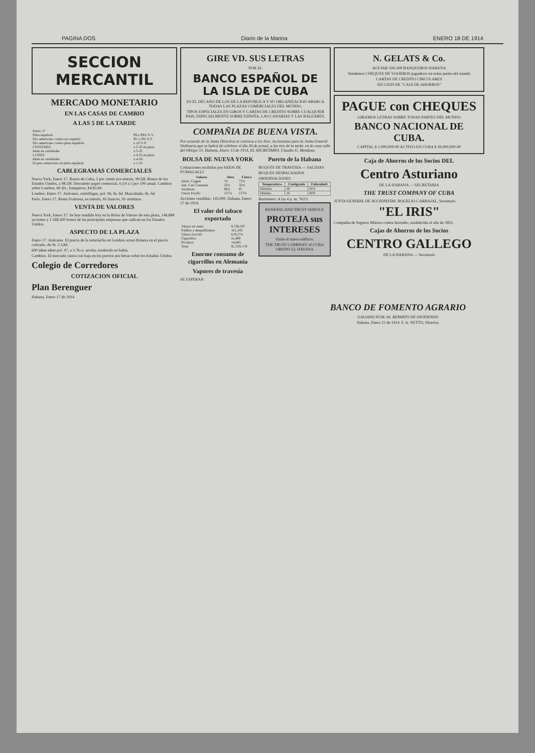PAGINA DOS Diario de la Marina ENERO 18 DE 1914
SECCION MERCANTIL
MERCADO MONETARIO
EN LAS CASAS DE CAMBIO
A LAS 5 DE LA TARDE
| Enero 17 | |
| Plata española | 99 a 99¼ % V. |
| Oro americano contra oro español | 9½ a 9⅝ % P. |
| Oro americano contra plata española | a 10 % P. |
| CENTENES | a 5-32 en plata. |
| Idem en cantidades | a 5-33 |
| LUISES | a 4-25 en plata. |
| Idem en cantidades | a 4-26. |
| El peso americano en plata española | a 1-10 |
CABLEGRAMAS COMERCIALES
Nueva York, Enero 17. Bonos de Cuba, 5 por ciento (ex-interés, 99.5|8. Bonos de los Estados Unidos, a 98.5|8. Descuento papel comercial, 4.1|4 a 5 por 100 anual. Cambios sobre Londres, 60 d|v., banqueros, $4.83.60.
Londres, Enero 17. Azúcares, centrífugas, pol. 96, 9s. 6d. Mascabado, 8s. 6d.
París, Enero 17. Renta Francesa, ex-interés, 85 francos, 95 céntimos.
VENTA DE VALORES
Nueva York, Enero 17. Se han vendido hoy en la Bolsa de Valores de esta plaza, 146,888 acciones y 1.568,500 bonos de las principales empresas que radican en los Estados Unidos.
ASPECTO DE LA PLAZA
Enero 17. Azúcares. El precio de la remolacha en Londres acusa firmeza en el precio cotizado, de 9s. 2.1|4d.
600 idem idem pol. 97, a 3.76 rs. arroba, trasbordo en bahía.
Cambios. El mercado cierra con baja en los precios por letras sobre los Estados Unidos.
Colegio de Corredores
COTIZACION OFICIAL
Plan Berenguer
Habana, Enero 17 de 1914.
GIRE VD. SUS LETRAS
POR EL
BANCO ESPAÑOL DE LA ISLA DE CUBA
ES EL DECANO DE LOS DE LA REPUBLICA Y SU ORGANIZACION ABARCA TODAS LAS PLAZAS COMERCIALES DEL MUNDO.
TIPOS ESPECIALES EN GIROS Y CARTAS DE CREDITO SOBRE CUALQUIER PAIS, ESPECIALMENTE SOBRE ESPAÑA, LAS CANARIAS Y LAS BALEARES.
COMPAÑIA DE BUENA VISTA.
Por acuerdo de la Junta Directiva se convoca a los Sres. Accionistas para la Junta General Ordinaria que se habrá de celebrar el día 30 de actual, a las tres de la tarde, en la casa calle del Obispo 53. Habana, Enero 13 de 1914, EL SECRETARIO. Claudio G. Mendoza.
BOLSA DE NUEVA YORK
Cotizaciones recibidas por HIJOS DE FUMAGALLI
| Valores | Abre | Cierra |
| --- | --- | --- |
| Amal. Copper | 74 | 73⅞ |
| Am. Can Comunes | 33¼ | 32⅝ |
| Aachison | 96⅞ | 97 |
| Union Pacific | 157⅛ | 157⅜ |
Acciones vendidas: 145,000. Habana, Enero 17 de 1914.
El valor del tabaco exportado
| Tabaco en rama | $ 536,507 |
| Palillos y despalilladura | 161,243 |
| Tabaco torcido | 619,274 |
| Cigarrillos | 2s,489 |
| Picadura | 14,665 |
| Total | $1.359-178 |
Enorme consumo de cigarrillos en Alemania
Vapores de travesía
SE ESPERAN
Puerto de la Habana
BUQUES DE TRAVESIA — SALIDAS
BUQUES DESPACHADOS
OBSERVACIONES
| Temperatura | Centígrado | Fahrenheit |
| --- | --- | --- |
| Máxima | 28 | 82'4 |
| Mínima | 16 | 60'8 |
Barómetro: A las 4 p. m. 763'3.
BANKING AND TRUST SERVICE
PROTEJA sus INTERESES
Visite el nuevo edificio.
THE TRUST COMPANY of CUBA OBISPO 53, HAVANA
N. GELATS & Co.
AGUIAR 106-108 BANQUEROS HABANA
Vendemos CHEQUES DE VIAJEROS pagaderos en todas partes del mundo
CARTAS DE CREDITO CIRCULARES
SECCION DE "CAJA DE AHORROS"
PAGUE con CHEQUES
GIRAMOS LETRAS SOBRE TODAS PARTES DEL MUNDO
BANCO NACIONAL DE CUBA.
CAPITAL $ 5.000,000-00 ACTIVO EN CUBA $ 39.000,000-00
Caja de Ahorros de los Socios DEL
Centro Asturiano
DE LA HABANA — SECRETARIA
THE TRUST COMPANY OF CUBA
JUNTA GENERAL DE ACCIONISTAS. ROGELIO CARBAJAL, Secretario.
"EL IRIS"
Compañía de Seguros Mútuos contra Incendio, establecida el año de 1855.
Cajas de Ahorros de los Socios
CENTRO GALLEGO
DE LA HABANA — Secretaría
BANCO DE FOMENTO AGRARIO
GALIANO NUM. 66. REPARTO DE DIVIDENDO
Habana, Enero 12 de 1914. F. A. NETTO, Director.